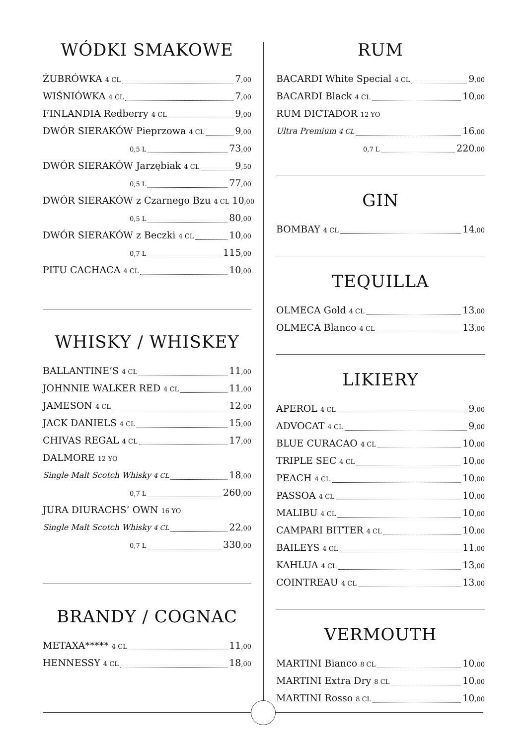WÓDKI SMAKOWE
ŻUBRÓWKA 4 CL 7,00
WIŚNIÓWKA 4 CL 7,00
FINLANDIA Redberry 4 CL 9,00
DWÓR SIERAKÓW Pieprzowa 4 CL 9,00
0,5 L 73,00
DWÓR SIERAKÓW Jarzębiak 4 CL 9,50
0,5 L 77,00
DWÓR SIERAKÓW z Czarnego Bzu 4 CL 10,00
0,5 L 80,00
DWÓR SIERAKÓW z Beczki 4 CL 10,00
0,7 L 115,00
PITU CACHACA 4 CL 10,00
WHISKY / WHISKEY
BALLANTINE’S 4 CL 11,00
JOHNNIE WALKER RED 4 CL 11,00
JAMESON 4 CL 12,00
JACK DANIELS 4 CL 15,00
CHIVAS REGAL 4 CL 17,00
DALMORE 12 YO
Single Malt Scotch Whisky 4 CL 18,00
0,7 L 260,00
JURA DIURACHS’ OWN 16 YO
Single Malt Scotch Whisky 4 CL 22,00
0,7 L 330,00
BRANDY / COGNAC
METAXA***** 4 CL 11,00
HENNESSY 4 CL 18,00
RUM
BACARDI White Special 4 CL 9,00
BACARDI Black 4 CL 10,00
RUM DICTADOR 12 YO
Ultra Premium 4 CL 16,00
0,7 L 220,00
GIN
BOMBAY 4 CL 14,00
TEQUILLA
OLMECA Gold 4 CL 13,00
OLMECA Blanco 4 CL 13,00
LIKIERY
APEROL 4 CL 9,00
ADVOCAT 4 CL 9,00
BLUE CURACAO 4 CL 10,00
TRIPLE SEC 4 CL 10,00
PEACH 4 CL 10,00
PASSOA 4 CL 10,00
MALIBU 4 CL 10,00
CAMPARI BITTER 4 CL 10,00
BAILEYS 4 CL 11,00
KAHLUA 4 CL 13,00
COINTREAU 4 CL 13,00
VERMOUTH
MARTINI Bianco 8 CL 10,00
MARTINI Extra Dry 8 CL 10,00
MARTINI Rosso 8 CL 10,00